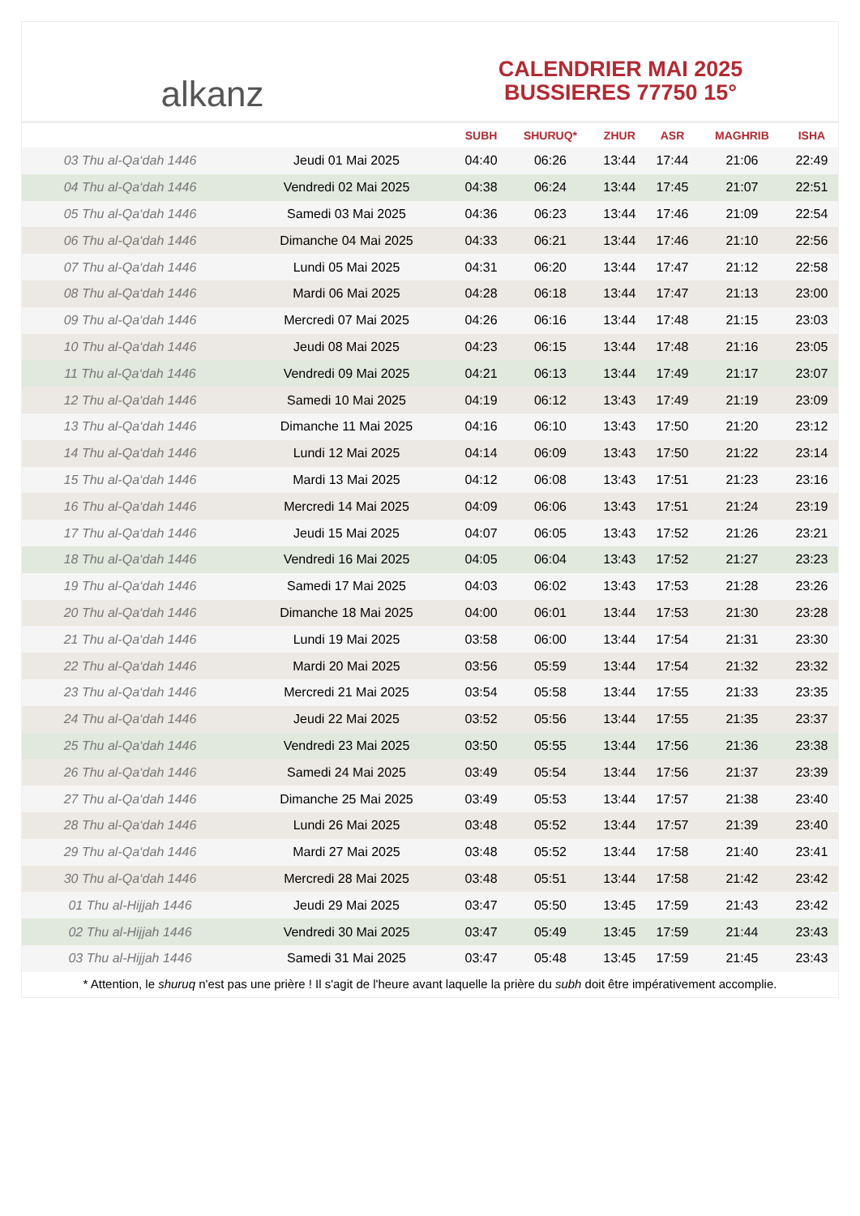alkanz
CALENDRIER MAI 2025
BUSSIERES 77750 15°
| | | SUBH | SHURUQ* | ZHUR | ASR | MAGHRIB | ISHA |
| --- | --- | --- | --- | --- | --- | --- | --- |
| 03 Thu al-Qa‘dah 1446 | Jeudi 01 Mai 2025 | 04:40 | 06:26 | 13:44 | 17:44 | 21:06 | 22:49 |
| 04 Thu al-Qa‘dah 1446 | Vendredi 02 Mai 2025 | 04:38 | 06:24 | 13:44 | 17:45 | 21:07 | 22:51 |
| 05 Thu al-Qa‘dah 1446 | Samedi 03 Mai 2025 | 04:36 | 06:23 | 13:44 | 17:46 | 21:09 | 22:54 |
| 06 Thu al-Qa‘dah 1446 | Dimanche 04 Mai 2025 | 04:33 | 06:21 | 13:44 | 17:46 | 21:10 | 22:56 |
| 07 Thu al-Qa‘dah 1446 | Lundi 05 Mai 2025 | 04:31 | 06:20 | 13:44 | 17:47 | 21:12 | 22:58 |
| 08 Thu al-Qa‘dah 1446 | Mardi 06 Mai 2025 | 04:28 | 06:18 | 13:44 | 17:47 | 21:13 | 23:00 |
| 09 Thu al-Qa‘dah 1446 | Mercredi 07 Mai 2025 | 04:26 | 06:16 | 13:44 | 17:48 | 21:15 | 23:03 |
| 10 Thu al-Qa‘dah 1446 | Jeudi 08 Mai 2025 | 04:23 | 06:15 | 13:44 | 17:48 | 21:16 | 23:05 |
| 11 Thu al-Qa‘dah 1446 | Vendredi 09 Mai 2025 | 04:21 | 06:13 | 13:44 | 17:49 | 21:17 | 23:07 |
| 12 Thu al-Qa‘dah 1446 | Samedi 10 Mai 2025 | 04:19 | 06:12 | 13:43 | 17:49 | 21:19 | 23:09 |
| 13 Thu al-Qa‘dah 1446 | Dimanche 11 Mai 2025 | 04:16 | 06:10 | 13:43 | 17:50 | 21:20 | 23:12 |
| 14 Thu al-Qa‘dah 1446 | Lundi 12 Mai 2025 | 04:14 | 06:09 | 13:43 | 17:50 | 21:22 | 23:14 |
| 15 Thu al-Qa‘dah 1446 | Mardi 13 Mai 2025 | 04:12 | 06:08 | 13:43 | 17:51 | 21:23 | 23:16 |
| 16 Thu al-Qa‘dah 1446 | Mercredi 14 Mai 2025 | 04:09 | 06:06 | 13:43 | 17:51 | 21:24 | 23:19 |
| 17 Thu al-Qa‘dah 1446 | Jeudi 15 Mai 2025 | 04:07 | 06:05 | 13:43 | 17:52 | 21:26 | 23:21 |
| 18 Thu al-Qa‘dah 1446 | Vendredi 16 Mai 2025 | 04:05 | 06:04 | 13:43 | 17:52 | 21:27 | 23:23 |
| 19 Thu al-Qa‘dah 1446 | Samedi 17 Mai 2025 | 04:03 | 06:02 | 13:43 | 17:53 | 21:28 | 23:26 |
| 20 Thu al-Qa‘dah 1446 | Dimanche 18 Mai 2025 | 04:00 | 06:01 | 13:44 | 17:53 | 21:30 | 23:28 |
| 21 Thu al-Qa‘dah 1446 | Lundi 19 Mai 2025 | 03:58 | 06:00 | 13:44 | 17:54 | 21:31 | 23:30 |
| 22 Thu al-Qa‘dah 1446 | Mardi 20 Mai 2025 | 03:56 | 05:59 | 13:44 | 17:54 | 21:32 | 23:32 |
| 23 Thu al-Qa‘dah 1446 | Mercredi 21 Mai 2025 | 03:54 | 05:58 | 13:44 | 17:55 | 21:33 | 23:35 |
| 24 Thu al-Qa‘dah 1446 | Jeudi 22 Mai 2025 | 03:52 | 05:56 | 13:44 | 17:55 | 21:35 | 23:37 |
| 25 Thu al-Qa‘dah 1446 | Vendredi 23 Mai 2025 | 03:50 | 05:55 | 13:44 | 17:56 | 21:36 | 23:38 |
| 26 Thu al-Qa‘dah 1446 | Samedi 24 Mai 2025 | 03:49 | 05:54 | 13:44 | 17:56 | 21:37 | 23:39 |
| 27 Thu al-Qa‘dah 1446 | Dimanche 25 Mai 2025 | 03:49 | 05:53 | 13:44 | 17:57 | 21:38 | 23:40 |
| 28 Thu al-Qa‘dah 1446 | Lundi 26 Mai 2025 | 03:48 | 05:52 | 13:44 | 17:57 | 21:39 | 23:40 |
| 29 Thu al-Qa‘dah 1446 | Mardi 27 Mai 2025 | 03:48 | 05:52 | 13:44 | 17:58 | 21:40 | 23:41 |
| 30 Thu al-Qa‘dah 1446 | Mercredi 28 Mai 2025 | 03:48 | 05:51 | 13:44 | 17:58 | 21:42 | 23:42 |
| 01 Thu al-Hijjah 1446 | Jeudi 29 Mai 2025 | 03:47 | 05:50 | 13:45 | 17:59 | 21:43 | 23:42 |
| 02 Thu al-Hijjah 1446 | Vendredi 30 Mai 2025 | 03:47 | 05:49 | 13:45 | 17:59 | 21:44 | 23:43 |
| 03 Thu al-Hijjah 1446 | Samedi 31 Mai 2025 | 03:47 | 05:48 | 13:45 | 17:59 | 21:45 | 23:43 |
* Attention, le shuruq n'est pas une prière ! Il s'agit de l'heure avant laquelle la prière du subh doit être impérativement accomplie.